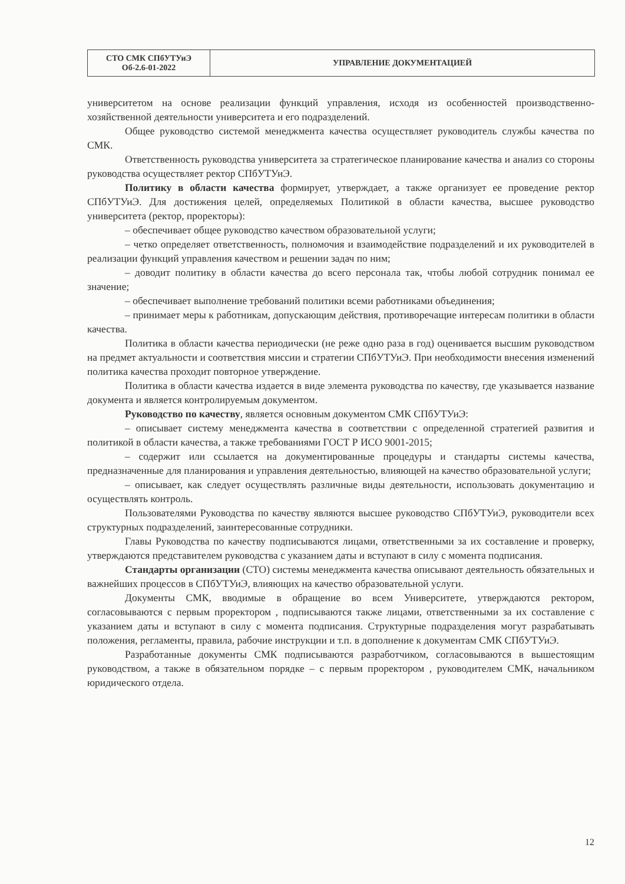| СТО СМК СПбУТУиЭ Об-2.6-01-2022 | УПРАВЛЕНИЕ ДОКУМЕНТАЦИЕЙ |
университетом на основе реализации функций управления, исходя из особенностей производственно-хозяйственной деятельности университета и его подразделений.
Общее руководство системой менеджмента качества осуществляет руководитель службы качества по СМК.
Ответственность руководства университета за стратегическое планирование качества и анализ со стороны руководства осуществляет ректор СПбУТУиЭ.
Политику в области качества формирует, утверждает, а также организует ее проведение ректор СПбУТУиЭ. Для достижения целей, определяемых Политикой в области качества, высшее руководство университета (ректор, проректоры):
– обеспечивает общее руководство качеством образовательной услуги;
– четко определяет ответственность, полномочия и взаимодействие подразделений и их руководителей в реализации функций управления качеством и решении задач по ним;
– доводит политику в области качества до всего персонала так, чтобы любой сотрудник понимал ее значение;
– обеспечивает выполнение требований политики всеми работниками объединения;
– принимает меры к работникам, допускающим действия, противоречащие интересам политики в области качества.
Политика в области качества периодически (не реже одно раза в год) оценивается высшим руководством на предмет актуальности и соответствия миссии и стратегии СПбУТУиЭ. При необходимости внесения изменений политика качества проходит повторное утверждение.
Политика в области качества издается в виде элемента руководства по качеству, где указывается название документа и является контролируемым документом.
Руководство по качеству, является основным документом СМК СПбУТУиЭ:
– описывает систему менеджмента качества в соответствии с определенной стратегией развития и политикой в области качества, а также требованиями ГОСТ Р ИСО 9001-2015;
– содержит или ссылается на документированные процедуры и стандарты системы качества, предназначенные для планирования и управления деятельностью, влияющей на качество образовательной услуги;
– описывает, как следует осуществлять различные виды деятельности, использовать документацию и осуществлять контроль.
Пользователями Руководства по качеству являются высшее руководство СПбУТУиЭ, руководители всех структурных подразделений, заинтересованные сотрудники.
Главы Руководства по качеству подписываются лицами, ответственными за их составление и проверку, утверждаются представителем руководства с указанием даты и вступают в силу с момента подписания.
Стандарты организации (СТО) системы менеджмента качества описывают деятельность обязательных и важнейших процессов в СПбУТУиЭ, влияющих на качество образовательной услуги.
Документы СМК, вводимые в обращение во всем Университете, утверждаются ректором, согласовываются с первым проректором , подписываются также лицами, ответственными за их составление с указанием даты и вступают в силу с момента подписания. Структурные подразделения могут разрабатывать положения, регламенты, правила, рабочие инструкции и т.п. в дополнение к документам СМК СПбУТУиЭ.
Разработанные документы СМК подписываются разработчиком, согласовываются в вышестоящим руководством, а также в обязательном порядке – с первым проректором , руководителем СМК, начальником юридического отдела.
12